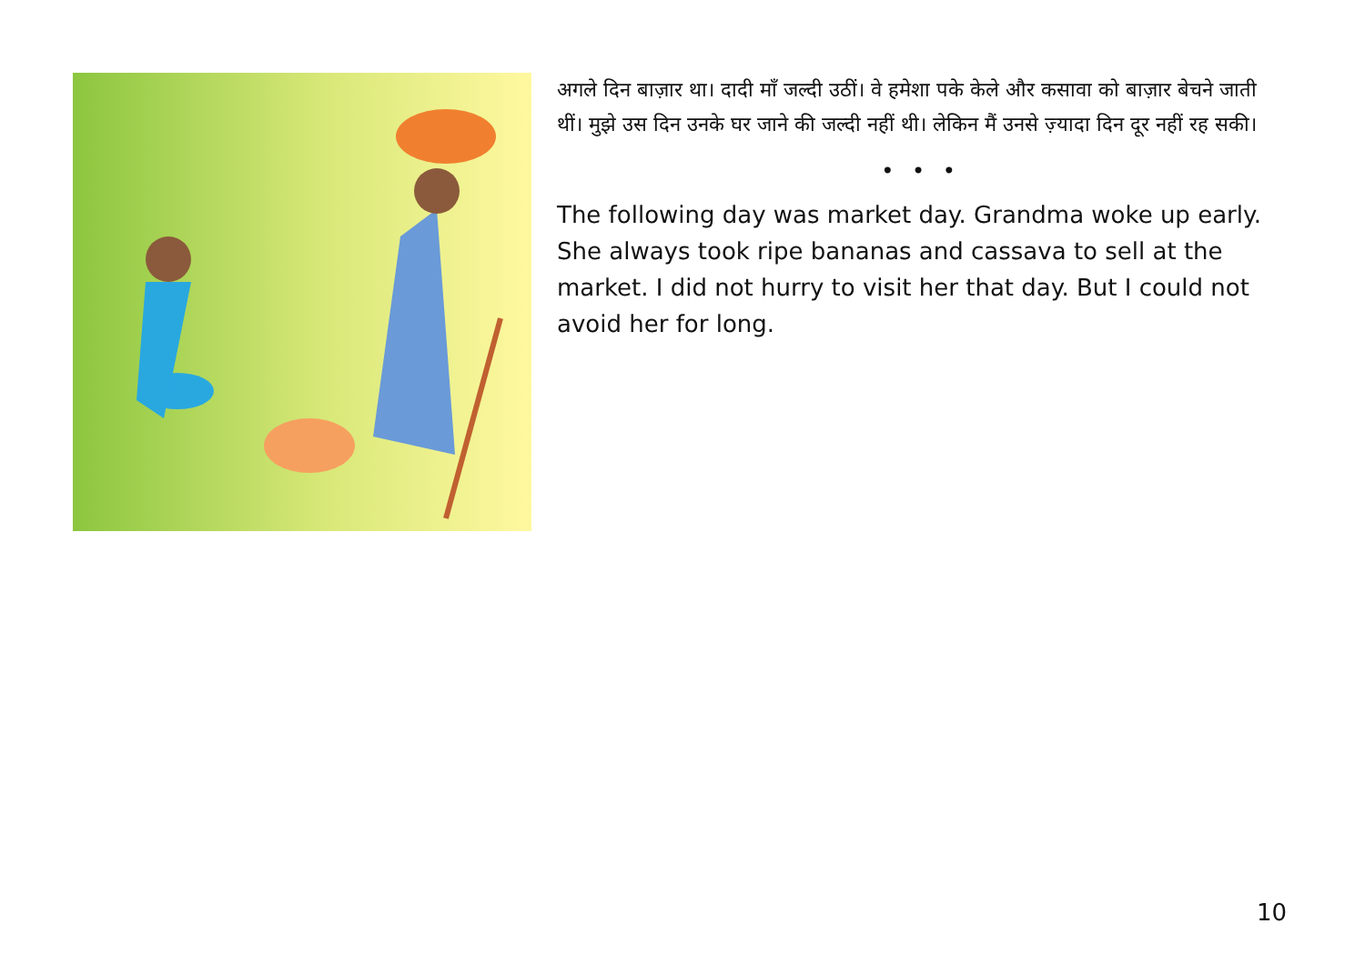अगले दिन बाज़ार था। दादी माँ जल्दी उठीं। वे हमेशा पके केले और कसावा को बाज़ार बेचने जाती थीं। मुझे उस दिन उनके घर जाने की जल्दी नहीं थी। लेकिन मैं उनसे ज़्यादा दिन दूर नहीं रह सकी।
• • •
The following day was market day. Grandma woke up early. She always took ripe bananas and cassava to sell at the market. I did not hurry to visit her that day. But I could not avoid her for long.
10